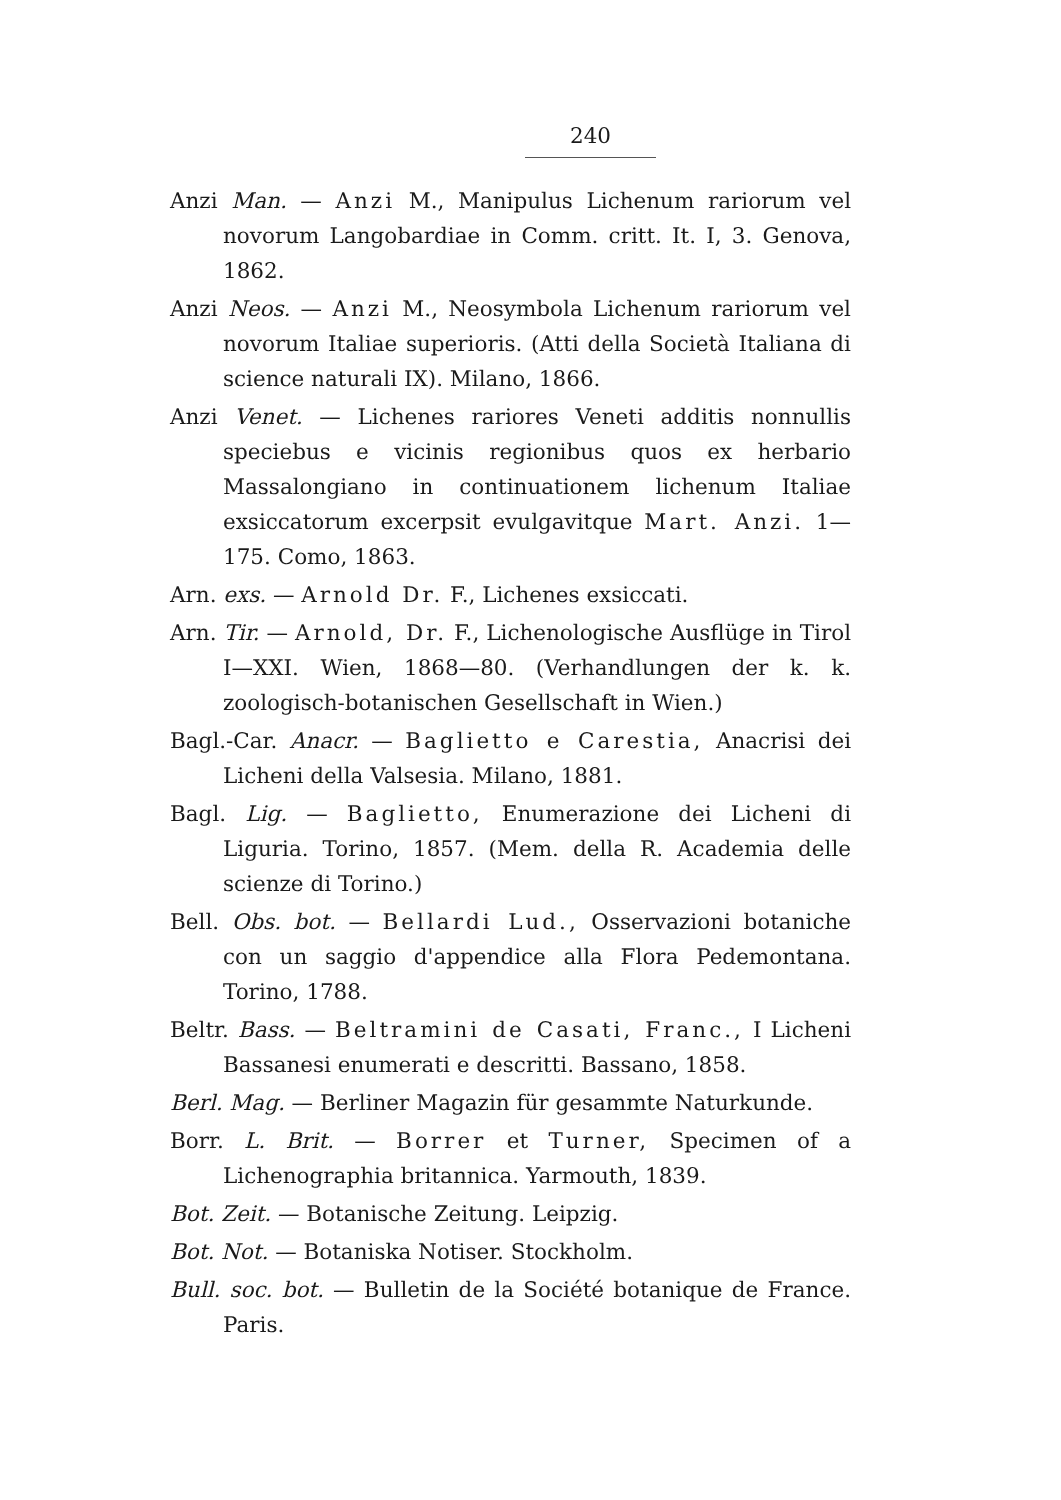240
Anzi Man. — Anzi M., Manipulus Lichenum rariorum vel novorum Langobardiae in Comm. critt. It. I, 3. Genova, 1862.
Anzi Neos. — Anzi M., Neosymbola Lichenum rariorum vel novorum Italiae superioris. (Atti della Società Italiana di science naturali IX). Milano, 1866.
Anzi Venet. — Lichenes rariores Veneti additis nonnullis speciebus e vicinis regionibus quos ex herbario Massalongiano in continuationem lichenum Italiae exsiccatorum excerpsit evulgavitque Mart. Anzi. 1—175. Como, 1863.
Arn. exs. — Arnold Dr. F., Lichenes exsiccati.
Arn. Tir. — Arnold, Dr. F., Lichenologische Ausflüge in Tirol I—XXI. Wien, 1868—80. (Verhandlungen der k. k. zoologisch-botanischen Gesellschaft in Wien.)
Bagl.-Car. Anacr. — Baglietto e Carestia, Anacrisi dei Licheni della Valsesia. Milano, 1881.
Bagl. Lig. — Baglietto, Enumerazione dei Licheni di Liguria. Torino, 1857. (Mem. della R. Academia delle scienze di Torino.)
Bell. Obs. bot. — Bellardi Lud., Osservazioni botaniche con un saggio d'appendice alla Flora Pedemontana. Torino, 1788.
Beltr. Bass. — Beltramini de Casati, Franc., I Licheni Bassanesi enumerati e descritti. Bassano, 1858.
Berl. Mag. — Berliner Magazin für gesammte Naturkunde.
Borr. L. Brit. — Borrer et Turner, Specimen of a Lichenographia britannica. Yarmouth, 1839.
Bot. Zeit. — Botanische Zeitung. Leipzig.
Bot. Not. — Botaniska Notiser. Stockholm.
Bull. soc. bot. — Bulletin de la Société botanique de France. Paris.